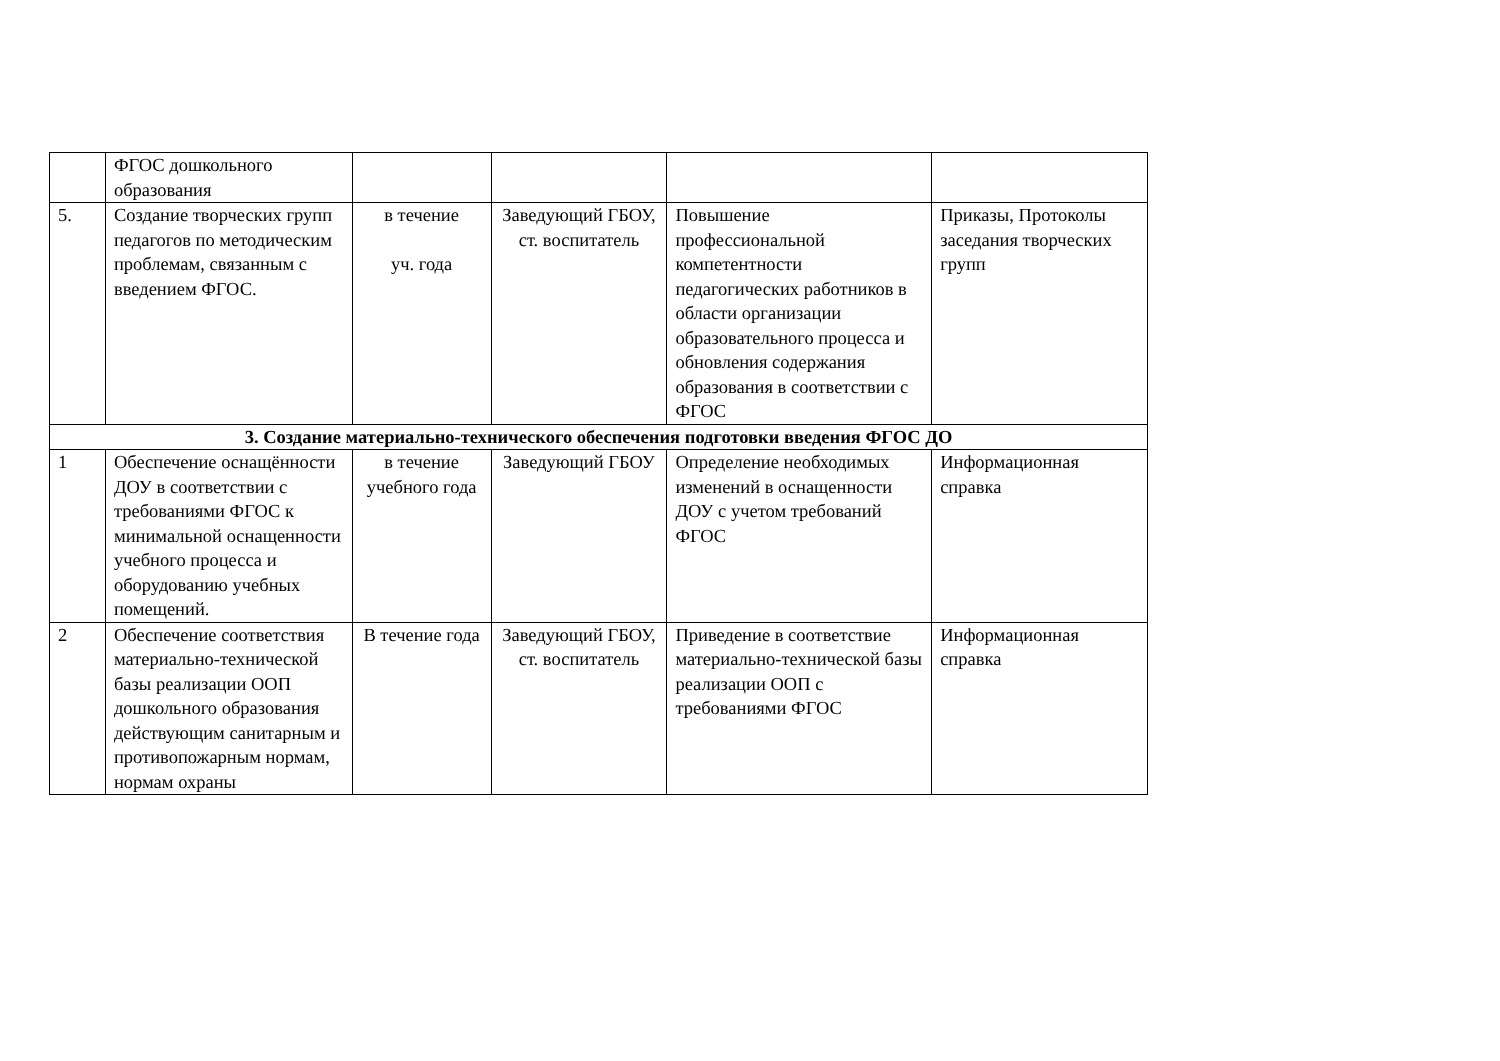| | ФГОС дошкольного образования | | | | |
| 5. | Создание творческих групп педагогов по методическим проблемам, связанным с введением ФГОС. | в течение уч. года | Заведующий ГБОУ, ст. воспитатель | Повышение профессиональной компетентности педагогических работников в области организации образовательного процесса и обновления содержания образования в соответствии с ФГОС | Приказы, Протоколы заседания творческих групп |
| 3. Создание материально-технического обеспечения подготовки введения ФГОС ДО | | | | | |
| 1 | Обеспечение оснащённости ДОУ в соответствии с требованиями ФГОС к минимальной оснащенности учебного процесса и оборудованию учебных помещений. | в течение учебного года | Заведующий ГБОУ | Определение необходимых изменений в оснащенности ДОУ с учетом требований ФГОС | Информационная справка |
| 2 | Обеспечение соответствия материально-технической базы реализации ООП дошкольного образования действующим санитарным и противопожарным нормам, нормам охраны | В течение года | Заведующий ГБОУ, ст. воспитатель | Приведение в соответствие материально-технической базы реализации ООП с требованиями ФГОС | Информационная справка |